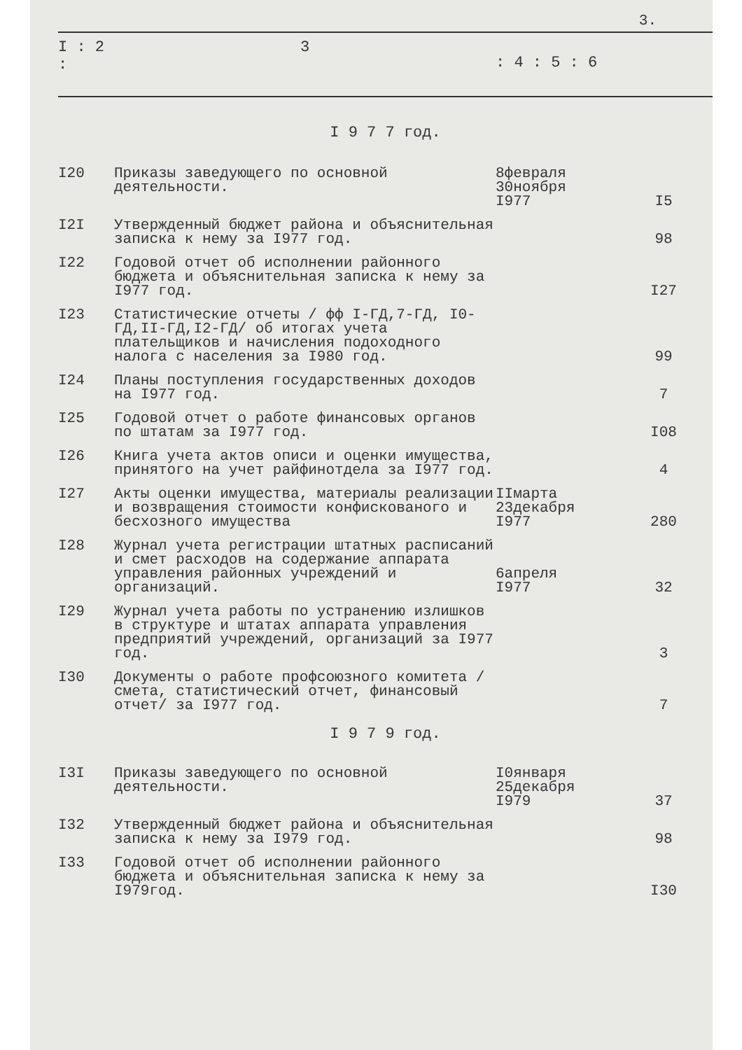3.
I : 2 :
3
: 4 : 5 : 6
I 9 7 7 год.
| I20 | Приказы заведующего по основной деятельности. | 8февраля 30ноября I977 | I5 |
| I2I | Утвержденный бюджет района и объяснительная записка к нему за I977 год. | | 98 |
| I22 | Годовой отчет об исполнении районного бюджета и объяснительная записка к нему за I977 год. | | I27 |
| I23 | Статистические отчеты / фф I-ГД,7-ГД, I0-ГД,II-ГД,I2-ГД/ об итогах учета плательщиков и начисления подоходного налога с населения за I980 год. | | 99 |
| I24 | Планы поступления государственных доходов на I977 год. | | 7 |
| I25 | Годовой отчет о работе финансовых органов по штатам за I977 год. | | I08 |
| I26 | Книга учета актов описи и оценки имущества, принятого на учет райфинотдела за I977 год. | | 4 |
| I27 | Акты оценки имущества, материалы реализации и возвращения стоимости конфискованого и бесхозного имущества | IIмарта 23декабря I977 | 280 |
| I28 | Журнал учета регистрации штатных расписаний и смет расходов на содержание аппарата управления районных учреждений и организаций. | 6апреля I977 | 32 |
| I29 | Журнал учета работы по устранению излишков в структуре и штатах аппарата управления предприятий учреждений, организаций за I977 год. | | 3 |
| I30 | Документы о работе профсоюзного комитета / смета, статистический отчет, финансовый отчет/ за I977 год. | | 7 |
I 9 7 9 год.
| I3I | Приказы заведующего по основной деятельности. | I0января 25декабря I979 | 37 |
| I32 | Утвержденный бюджет района и объяснительная записка к нему за I979 год. | | 98 |
| I33 | Годовой отчет об исполнении районного бюджета и объяснительная записка к нему за I979год. | | I30 |